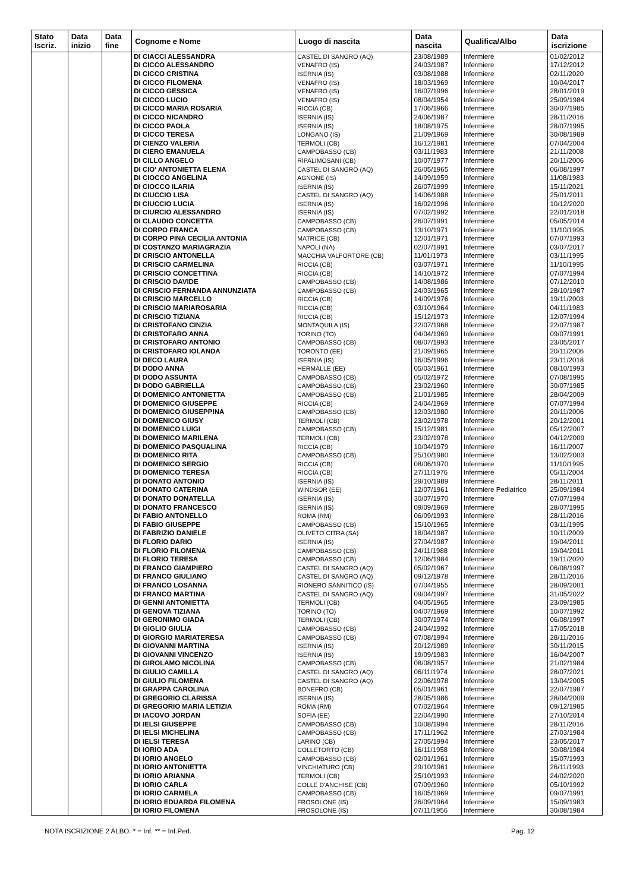| Stato Iscriz. | Data inizio | Data fine | Cognome e Nome | Luogo di nascita | Data nascita | Qualifica/Albo | Data iscrizione |
| --- | --- | --- | --- | --- | --- | --- | --- |
| | | | DI CIACCI ALESSANDRA | CASTEL DI SANGRO (AQ) | 23/08/1989 | Infermiere | 01/02/2012 |
| | | | DI CICCO ALESSANDRO | VENAFRO (IS) | 24/03/1987 | Infermiere | 17/12/2012 |
| | | | DI CICCO CRISTINA | ISERNIA (IS) | 03/08/1988 | Infermiere | 02/11/2020 |
| | | | DI CICCO FILOMENA | VENAFRO (IS) | 18/03/1969 | Infermiere | 10/04/2017 |
| | | | DI CICCO GESSICA | VENAFRO (IS) | 16/07/1996 | Infermiere | 28/01/2019 |
| | | | DI CICCO LUCIO | VENAFRO (IS) | 08/04/1954 | Infermiere | 25/09/1984 |
| | | | DI CICCO MARIA ROSARIA | RICCIA (CB) | 17/06/1966 | Infermiere | 30/07/1985 |
| | | | DI CICCO NICANDRO | ISERNIA (IS) | 24/06/1987 | Infermiere | 28/11/2016 |
| | | | DI CICCO PAOLA | ISERNIA (IS) | 18/08/1975 | Infermiere | 28/07/1995 |
| | | | DI CICCO TERESA | LONGANO (IS) | 21/09/1969 | Infermiere | 30/08/1989 |
| | | | DI CIENZO VALERIA | TERMOLI (CB) | 16/12/1981 | Infermiere | 07/04/2004 |
| | | | DI CIERO EMANUELA | CAMPOBASSO (CB) | 03/11/1983 | Infermiere | 21/11/2008 |
| | | | DI CILLO ANGELO | RIPALIMOSANI (CB) | 10/07/1977 | Infermiere | 20/11/2006 |
| | | | DI CIO' ANTONIETTA ELENA | CASTEL DI SANGRO (AQ) | 26/05/1965 | Infermiere | 06/08/1997 |
| | | | DI CIOCCO ANGELINA | AGNONE (IS) | 14/09/1959 | Infermiere | 11/08/1983 |
| | | | DI CIOCCO ILARIA | ISERNIA (IS) | 26/07/1999 | Infermiere | 15/11/2021 |
| | | | DI CIUCCIO LISA | CASTEL DI SANGRO (AQ) | 14/06/1988 | Infermiere | 25/01/2011 |
| | | | DI CIUCCIO LUCIA | ISERNIA (IS) | 16/02/1996 | Infermiere | 10/12/2020 |
| | | | DI CIURCIO ALESSANDRO | ISERNIA (IS) | 07/02/1992 | Infermiere | 22/01/2018 |
| | | | DI CLAUDIO CONCETTA | CAMPOBASSO (CB) | 26/07/1991 | Infermiere | 05/05/2014 |
| | | | DI CORPO FRANCA | CAMPOBASSO (CB) | 13/10/1971 | Infermiere | 11/10/1995 |
| | | | DI CORPO PINA CECILIA ANTONIA | MATRICE (CB) | 12/01/1971 | Infermiere | 07/07/1993 |
| | | | DI COSTANZO MARIAGRAZIA | NAPOLI (NA) | 02/07/1991 | Infermiere | 03/07/2017 |
| | | | DI CRISCIO ANTONELLA | MACCHIA VALFORTORE (CB) | 11/01/1973 | Infermiere | 03/11/1995 |
| | | | DI CRISCIO CARMELINA | RICCIA (CB) | 03/07/1971 | Infermiere | 11/10/1995 |
| | | | DI CRISCIO CONCETTINA | RICCIA (CB) | 14/10/1972 | Infermiere | 07/07/1994 |
| | | | DI CRISCIO DAVIDE | CAMPOBASSO (CB) | 14/08/1986 | Infermiere | 07/12/2010 |
| | | | DI CRISCIO FERNANDA ANNUNZIATA | CAMPOBASSO (CB) | 24/03/1965 | Infermiere | 28/10/1987 |
| | | | DI CRISCIO MARCELLO | RICCIA (CB) | 14/09/1976 | Infermiere | 19/11/2003 |
| | | | DI CRISCIO MARIAROSARIA | RICCIA (CB) | 03/10/1964 | Infermiere | 04/11/1983 |
| | | | DI CRISCIO TIZIANA | RICCIA (CB) | 15/12/1973 | Infermiere | 12/07/1994 |
| | | | DI CRISTOFANO CINZIA | MONTAQUILA (IS) | 22/07/1968 | Infermiere | 22/07/1987 |
| | | | DI CRISTOFARO ANNA | TORINO (TO) | 04/04/1969 | Infermiere | 09/07/1991 |
| | | | DI CRISTOFARO ANTONIO | CAMPOBASSO (CB) | 08/07/1993 | Infermiere | 23/05/2017 |
| | | | DI CRISTOFARO IOLANDA | TORONTO (EE) | 21/09/1965 | Infermiere | 20/11/2006 |
| | | | DI DECO LAURA | ISERNIA (IS) | 16/05/1996 | Infermiere | 23/11/2018 |
| | | | DI DODO ANNA | HERMALLE (EE) | 05/03/1961 | Infermiere | 08/10/1993 |
| | | | DI DODO ASSUNTA | CAMPOBASSO (CB) | 05/02/1972 | Infermiere | 07/08/1995 |
| | | | DI DODO GABRIELLA | CAMPOBASSO (CB) | 23/02/1960 | Infermiere | 30/07/1985 |
| | | | DI DOMENICO ANTONIETTA | CAMPOBASSO (CB) | 21/01/1985 | Infermiere | 28/04/2009 |
| | | | DI DOMENICO GIUSEPPE | RICCIA (CB) | 24/04/1969 | Infermiere | 07/07/1994 |
| | | | DI DOMENICO GIUSEPPINA | CAMPOBASSO (CB) | 12/03/1980 | Infermiere | 20/11/2006 |
| | | | DI DOMENICO GIUSY | TERMOLI (CB) | 23/02/1978 | Infermiere | 20/12/2001 |
| | | | DI DOMENICO LUIGI | CAMPOBASSO (CB) | 15/12/1981 | Infermiere | 05/12/2007 |
| | | | DI DOMENICO MARILENA | TERMOLI (CB) | 23/02/1978 | Infermiere | 04/12/2009 |
| | | | DI DOMENICO PASQUALINA | RICCIA (CB) | 10/04/1979 | Infermiere | 16/11/2007 |
| | | | DI DOMENICO RITA | CAMPOBASSO (CB) | 25/10/1980 | Infermiere | 13/02/2003 |
| | | | DI DOMENICO SERGIO | RICCIA (CB) | 08/06/1970 | Infermiere | 11/10/1995 |
| | | | DI DOMENICO TERESA | RICCIA (CB) | 27/11/1976 | Infermiere | 05/11/2004 |
| | | | DI DONATO ANTONIO | ISERNIA (IS) | 29/10/1989 | Infermiere | 28/11/2011 |
| | | | DI DONATO CATERINA | WINDSOR (EE) | 12/07/1961 | Infermiere Pediatrico | 25/09/1984 |
| | | | DI DONATO DONATELLA | ISERNIA (IS) | 30/07/1970 | Infermiere | 07/07/1994 |
| | | | DI DONATO FRANCESCO | ISERNIA (IS) | 09/09/1969 | Infermiere | 28/07/1995 |
| | | | DI FABIO ANTONELLO | ROMA (RM) | 06/09/1993 | Infermiere | 28/11/2016 |
| | | | DI FABIO GIUSEPPE | CAMPOBASSO (CB) | 15/10/1965 | Infermiere | 03/11/1995 |
| | | | DI FABRIZIO DANIELE | OLIVETO CITRA (SA) | 18/04/1987 | Infermiere | 10/11/2009 |
| | | | DI FLORIO DARIO | ISERNIA (IS) | 27/04/1987 | Infermiere | 19/04/2011 |
| | | | DI FLORIO FILOMENA | CAMPOBASSO (CB) | 24/11/1988 | Infermiere | 19/04/2011 |
| | | | DI FLORIO TERESA | CAMPOBASSO (CB) | 12/06/1984 | Infermiere | 19/11/2020 |
| | | | DI FRANCO GIAMPIERO | CASTEL DI SANGRO (AQ) | 05/02/1967 | Infermiere | 06/08/1997 |
| | | | DI FRANCO GIULIANO | CASTEL DI SANGRO (AQ) | 09/12/1978 | Infermiere | 28/11/2016 |
| | | | DI FRANCO LOSANNA | RIONERO SANNITICO (IS) | 07/04/1955 | Infermiere | 28/09/2001 |
| | | | DI FRANCO MARTINA | CASTEL DI SANGRO (AQ) | 09/04/1997 | Infermiere | 31/05/2022 |
| | | | DI GENNI ANTONIETTA | TERMOLI (CB) | 04/05/1965 | Infermiere | 23/09/1985 |
| | | | DI GENOVA TIZIANA | TORINO (TO) | 04/07/1969 | Infermiere | 10/07/1992 |
| | | | DI GERONIMO GIADA | TERMOLI (CB) | 30/07/1974 | Infermiere | 06/08/1997 |
| | | | DI GIGLIO GIULIA | CAMPOBASSO (CB) | 24/04/1992 | Infermiere | 17/05/2018 |
| | | | DI GIORGIO MARIATERESA | CAMPOBASSO (CB) | 07/08/1994 | Infermiere | 28/11/2016 |
| | | | DI GIOVANNI MARTINA | ISERNIA (IS) | 20/12/1989 | Infermiere | 30/11/2015 |
| | | | DI GIOVANNI VINCENZO | ISERNIA (IS) | 19/09/1983 | Infermiere | 16/04/2007 |
| | | | DI GIROLAMO NICOLINA | CAMPOBASSO (CB) | 08/08/1957 | Infermiere | 21/02/1984 |
| | | | DI GIULIO CAMILLA | CASTEL DI SANGRO (AQ) | 06/11/1974 | Infermiere | 28/07/2021 |
| | | | DI GIULIO FILOMENA | CASTEL DI SANGRO (AQ) | 22/06/1978 | Infermiere | 13/04/2005 |
| | | | DI GRAPPA CAROLINA | BONEFRO (CB) | 05/01/1961 | Infermiere | 22/07/1987 |
| | | | DI GREGORIO CLARISSA | ISERNIA (IS) | 28/05/1986 | Infermiere | 28/04/2009 |
| | | | DI GREGORIO MARIA LETIZIA | ROMA (RM) | 07/02/1964 | Infermiere | 09/12/1985 |
| | | | DI IACOVO JORDAN | SOFIA (EE) | 22/04/1990 | Infermiere | 27/10/2014 |
| | | | DI IELSI GIUSEPPE | CAMPOBASSO (CB) | 10/08/1994 | Infermiere | 28/11/2016 |
| | | | DI IELSI MICHELINA | CAMPOBASSO (CB) | 17/11/1962 | Infermiere | 27/03/1984 |
| | | | DI IELSI TERESA | LARINO (CB) | 27/05/1994 | Infermiere | 23/05/2017 |
| | | | DI IORIO ADA | COLLETORTO (CB) | 16/11/1958 | Infermiere | 30/08/1984 |
| | | | DI IORIO ANGELO | CAMPOBASSO (CB) | 02/01/1961 | Infermiere | 15/07/1993 |
| | | | DI IORIO ANTONIETTA | VINCHIATURO (CB) | 29/10/1961 | Infermiere | 26/11/1993 |
| | | | DI IORIO ARIANNA | TERMOLI (CB) | 25/10/1993 | Infermiere | 24/02/2020 |
| | | | DI IORIO CARLA | COLLE D'ANCHISE (CB) | 07/09/1960 | Infermiere | 05/10/1992 |
| | | | DI IORIO CARMELA | CAMPOBASSO (CB) | 16/05/1969 | Infermiere | 09/07/1991 |
| | | | DI IORIO EDUARDA FILOMENA | FROSOLONE (IS) | 26/09/1964 | Infermiere | 15/09/1983 |
| | | | DI IORIO FILOMENA | FROSOLONE (IS) | 07/11/1956 | Infermiere | 30/08/1984 |
NOTA ISCRIZIONE 2 ALBO: * = Inf. ** = Inf.Ped. Pag. 12